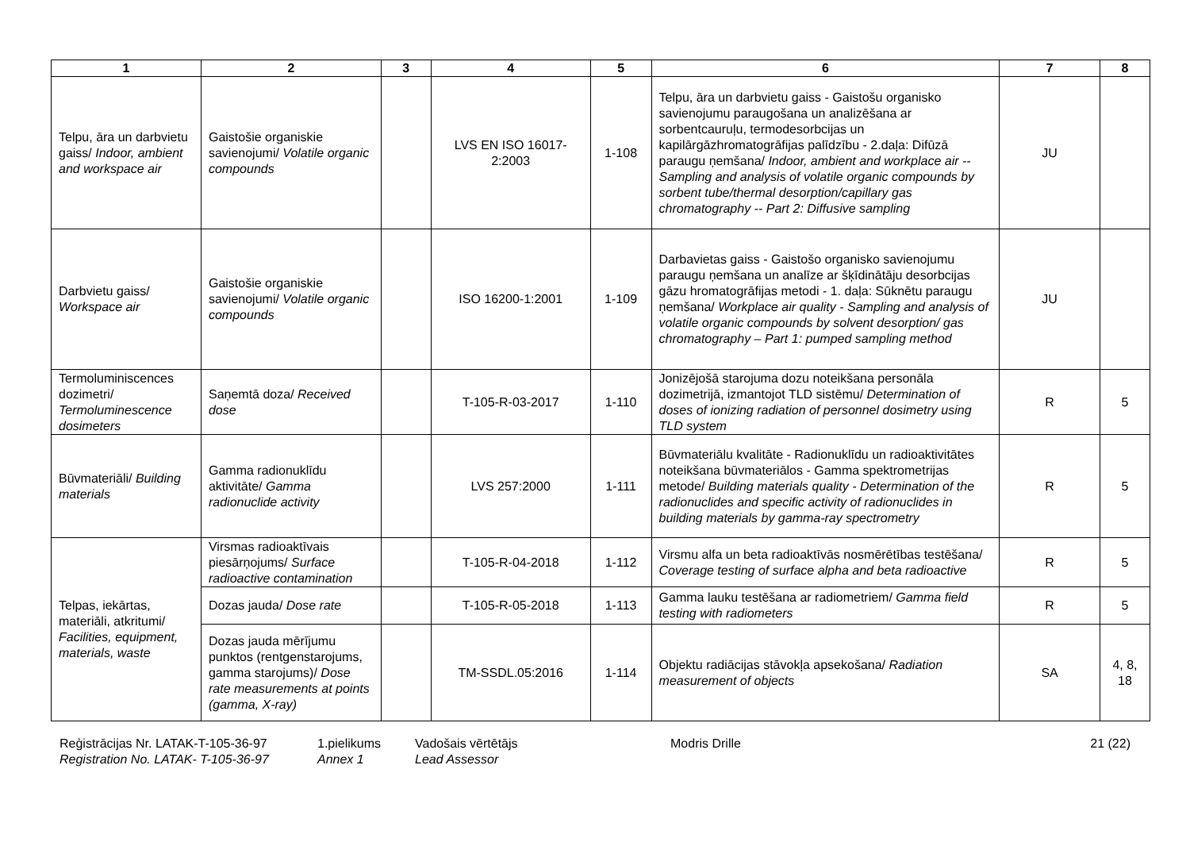| 1 | 2 | 3 | 4 | 5 | 6 | 7 | 8 |
| --- | --- | --- | --- | --- | --- | --- | --- |
| Telpu, āra un darbvietu gaiss/ Indoor, ambient and workspace air | Gaistošie organiskie savienojumi/ Volatile organic compounds | | LVS EN ISO 16017-2:2003 | 1-108 | Telpu, āra un darbvietu gaiss - Gaistošu organisko savienojumu paraugošana un analizēšana ar sorbentcauruļu, termodesorbcijas un kapilārgāzhromatogrāfijas palīdzību - 2.daļa: Difūzā paraugu ņemšana/ Indoor, ambient and workplace air -- Sampling and analysis of volatile organic compounds by sorbent tube/thermal desorption/capillary gas chromatography -- Part 2: Diffusive sampling | JU | |
| Darbvietu gaiss/ Workspace air | Gaistošie organiskie savienojumi/ Volatile organic compounds | | ISO 16200-1:2001 | 1-109 | Darbavietas gaiss - Gaistošo organisko savienojumu paraugu ņemšana un analīze ar šķīdinātāju desorbcijas gāzu hromatogrāfijas metodi - 1. daļa: Sūknētu paraugu ņemšana/ Workplace air quality - Sampling and analysis of volatile organic compounds by solvent desorption/ gas chromatography – Part 1: pumped sampling method | JU | |
| Termoluminiscences dozimetri/ Termoluminescence dosimeters | Saņemtā doza/ Received dose | | T-105-R-03-2017 | 1-110 | Jonizējošā starojuma dozu noteikšana personāla dozimetrijā, izmantojot TLD sistēmu/ Determination of doses of ionizing radiation of personnel dosimetry using TLD system | R | 5 |
| Būvmateriāli/ Building materials | Gamma radionuklīdu aktivitāte/ Gamma radionuclide activity | | LVS 257:2000 | 1-111 | Būvmateriālu kvalitāte - Radionuklīdu un radioaktivitātes noteikšana būvmateriālos - Gamma spektrometrijas metode/ Building materials quality - Determination of the radionuclides and specific activity of radionuclides in building materials by gamma-ray spectrometry | R | 5 |
| Telpas, iekārtas, materiāli, atkritumi/ Facilities, equipment, materials, waste | Virsmas radioaktīvais piesārņojums/ Surface radioactive contamination | | T-105-R-04-2018 | 1-112 | Virsmu alfa un beta radioaktīvās nosmērētības testēšana/ Coverage testing of surface alpha and beta radioactive | R | 5 |
| | Dozas jauda/ Dose rate | | T-105-R-05-2018 | 1-113 | Gamma lauku testēšana ar radiometriem/ Gamma field testing with radiometers | R | 5 |
| | Dozas jauda mērījumu punktos (rentgenstarojums, gamma starojums)/ Dose rate measurements at points (gamma, X-ray) | | TM-SSDL.05:2016 | 1-114 | Objektu radiācijas stāvokļa apsekošana/ Radiation measurement of objects | SA | 4, 8, 18 |
Reģistrācijas Nr. LATAK-T-105-36-97
Registration No. LATAK- T-105-36-97
1.pielikums
Annex 1
Vadošais vērtētājs
Lead Assessor
Modris Drille 21 (22)